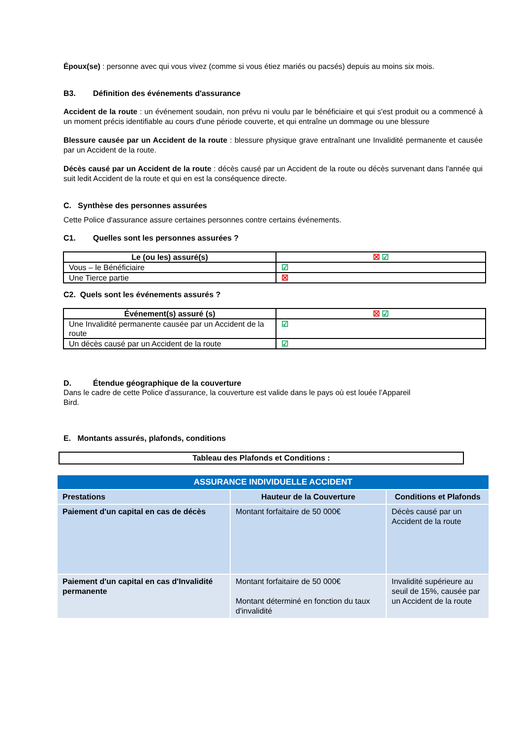Époux(se) : personne avec qui vous vivez (comme si vous étiez mariés ou pacsés) depuis au moins six mois.
B3. Définition des événements d'assurance
Accident de la route : un événement soudain, non prévu ni voulu par le bénéficiaire et qui s'est produit ou a commencé à un moment précis identifiable au cours d'une période couverte, et qui entraîne un dommage ou une blessure
Blessure causée par un Accident de la route : blessure physique grave entraînant une Invalidité permanente et causée par un Accident de la route.
Décès causé par un Accident de la route : décès causé par un Accident de la route ou décès survenant dans l'année qui suit ledit Accident de la route et qui en est la conséquence directe.
C. Synthèse des personnes assurées
Cette Police d'assurance assure certaines personnes contre certains événements.
C1. Quelles sont les personnes assurées ?
| Le (ou les) assuré(s) | ☒ ☑ |
| --- | --- |
| Vous – le Bénéficiaire | ☑ |
| Une Tierce partie | ☒ |
C2. Quels sont les événements assurés ?
| Événement(s) assuré (s) | ☒ ☑ |
| --- | --- |
| Une Invalidité permanente causée par un Accident de la route | ☑ |
| Un décès causé par un Accident de la route | ☑ |
D. Étendue géographique de la couverture
Dans le cadre de cette Police d'assurance, la couverture est valide dans le pays où est louée l’Appareil Bird.
E. Montants assurés, plafonds, conditions
Tableau des Plafonds et Conditions :
| ASSURANCE INDIVIDUELLE ACCIDENT | | |
| Prestations | Hauteur de la Couverture | Conditions et Plafonds |
| Paiement d'un capital en cas de décès | Montant forfaitaire de 50 000€ | Décès causé par un Accident de la route |
| Paiement d'un capital en cas d'Invalidité permanente | Montant forfaitaire de 50 000€ Montant déterminé en fonction du taux d'invalidité | Invalidité supérieure au seuil de 15%, causée par un Accident de la route |